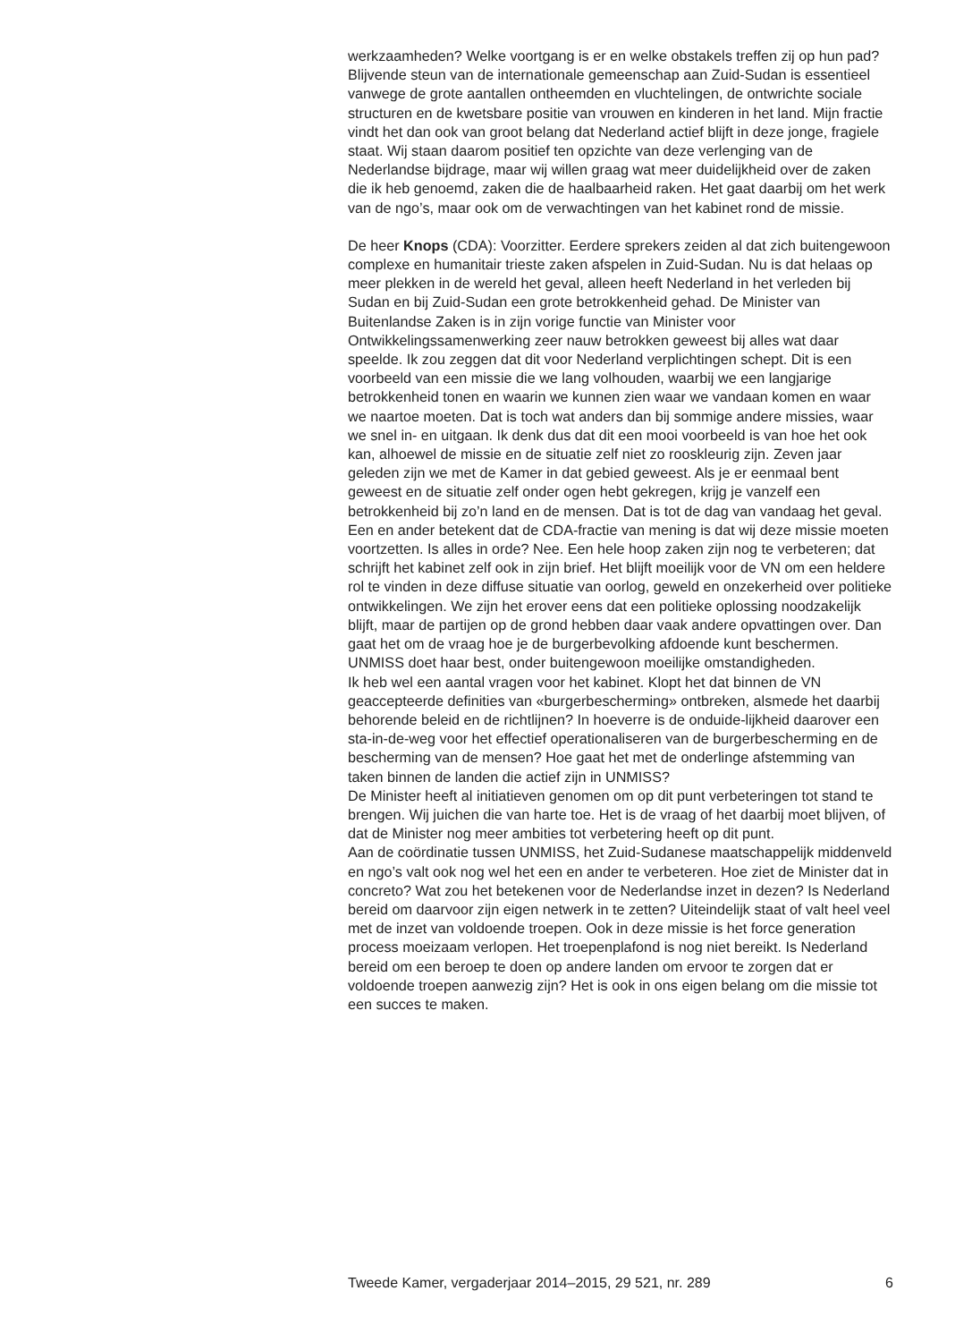werkzaamheden? Welke voortgang is er en welke obstakels treffen zij op hun pad?
Blijvende steun van de internationale gemeenschap aan Zuid-Sudan is essentieel vanwege de grote aantallen ontheemden en vluchtelingen, de ontwrichte sociale structuren en de kwetsbare positie van vrouwen en kinderen in het land. Mijn fractie vindt het dan ook van groot belang dat Nederland actief blijft in deze jonge, fragiele staat. Wij staan daarom positief ten opzichte van deze verlenging van de Nederlandse bijdrage, maar wij willen graag wat meer duidelijkheid over de zaken die ik heb genoemd, zaken die de haalbaarheid raken. Het gaat daarbij om het werk van de ngo’s, maar ook om de verwachtingen van het kabinet rond de missie.
De heer Knops (CDA): Voorzitter. Eerdere sprekers zeiden al dat zich buitengewoon complexe en humanitair trieste zaken afspelen in Zuid-Sudan. Nu is dat helaas op meer plekken in de wereld het geval, alleen heeft Nederland in het verleden bij Sudan en bij Zuid-Sudan een grote betrokkenheid gehad. De Minister van Buitenlandse Zaken is in zijn vorige functie van Minister voor Ontwikkelingssamenwerking zeer nauw betrokken geweest bij alles wat daar speelde. Ik zou zeggen dat dit voor Nederland verplichtingen schept. Dit is een voorbeeld van een missie die we lang volhouden, waarbij we een langjarige betrokkenheid tonen en waarin we kunnen zien waar we vandaan komen en waar we naartoe moeten. Dat is toch wat anders dan bij sommige andere missies, waar we snel in- en uitgaan. Ik denk dus dat dit een mooi voorbeeld is van hoe het ook kan, alhoewel de missie en de situatie zelf niet zo rooskleurig zijn. Zeven jaar geleden zijn we met de Kamer in dat gebied geweest. Als je er eenmaal bent geweest en de situatie zelf onder ogen hebt gekregen, krijg je vanzelf een betrokkenheid bij zo’n land en de mensen. Dat is tot de dag van vandaag het geval. Een en ander betekent dat de CDA-fractie van mening is dat wij deze missie moeten voortzetten. Is alles in orde? Nee. Een hele hoop zaken zijn nog te verbeteren; dat schrijft het kabinet zelf ook in zijn brief. Het blijft moeilijk voor de VN om een heldere rol te vinden in deze diffuse situatie van oorlog, geweld en onzekerheid over politieke ontwikkelingen. We zijn het erover eens dat een politieke oplossing noodzakelijk blijft, maar de partijen op de grond hebben daar vaak andere opvattingen over. Dan gaat het om de vraag hoe je de burgerbevolking afdoende kunt beschermen. UNMISS doet haar best, onder buitengewoon moeilijke omstandigheden.
Ik heb wel een aantal vragen voor het kabinet. Klopt het dat binnen de VN geaccepteerde definities van «burgerbescherming» ontbreken, alsmede het daarbij behorende beleid en de richtlijnen? In hoeverre is de onduide-lijkheid daarover een sta-in-de-weg voor het effectief operationaliseren van de burgerbescherming en de bescherming van de mensen? Hoe gaat het met de onderlinge afstemming van taken binnen de landen die actief zijn in UNMISS?
De Minister heeft al initiatieven genomen om op dit punt verbeteringen tot stand te brengen. Wij juichen die van harte toe. Het is de vraag of het daarbij moet blijven, of dat de Minister nog meer ambities tot verbetering heeft op dit punt.
Aan de coördinatie tussen UNMISS, het Zuid-Sudanese maatschappelijk middenveld en ngo’s valt ook nog wel het een en ander te verbeteren. Hoe ziet de Minister dat in concreto? Wat zou het betekenen voor de Nederlandse inzet in dezen? Is Nederland bereid om daarvoor zijn eigen netwerk in te zetten? Uiteindelijk staat of valt heel veel met de inzet van voldoende troepen. Ook in deze missie is het force generation process moeizaam verlopen. Het troepenplafond is nog niet bereikt. Is Nederland bereid om een beroep te doen op andere landen om ervoor te zorgen dat er voldoende troepen aanwezig zijn? Het is ook in ons eigen belang om die missie tot een succes te maken.
Tweede Kamer, vergaderjaar 2014–2015, 29 521, nr. 289 6